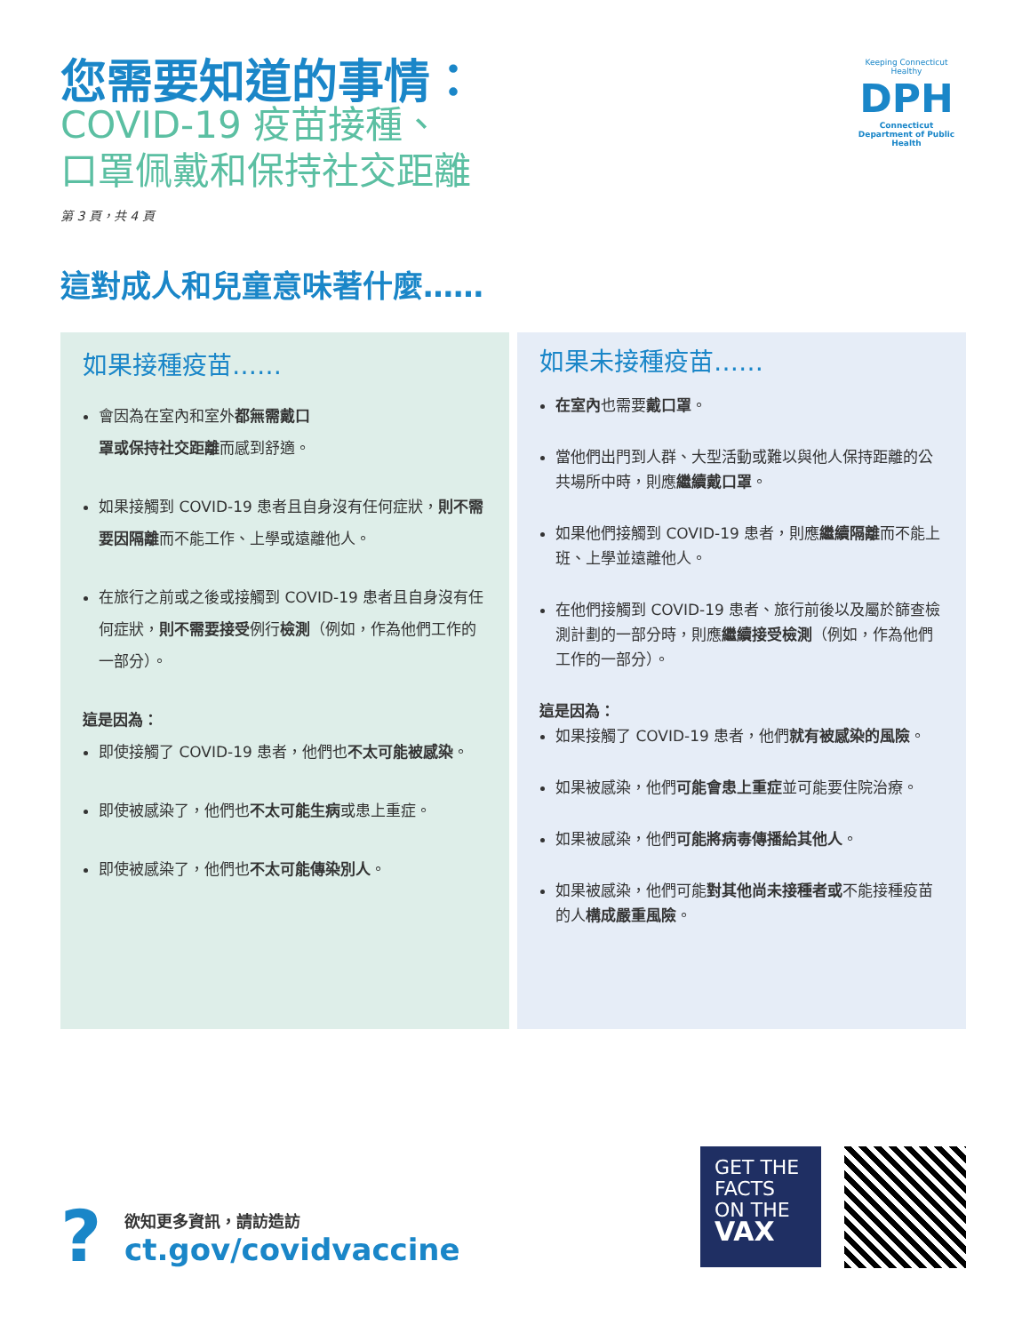您需要知道的事情：
COVID-19 疫苗接種、
口罩佩戴和保持社交距離
第 3 頁，共 4 頁
Keeping Connecticut Healthy
DPH
Connecticut Department of Public Health
這對成人和兒童意味著什麼……
如果接種疫苗……
會因為在室內和室外都無需戴口罩或保持社交距離而感到舒適。
如果接觸到 COVID-19 患者且自身沒有任何症狀，則不需要因隔離而不能工作、上學或遠離他人。
在旅行之前或之後或接觸到 COVID-19 患者且自身沒有任何症狀，則不需要接受例行檢測（例如，作為他們工作的一部分）。
這是因為：
即使接觸了 COVID-19 患者，他們也不太可能被感染。
即使被感染了，他們也不太可能生病或患上重症。
即使被感染了，他們也不太可能傳染別人。
如果未接種疫苗……
在室內也需要戴口罩。
當他們出門到人群、大型活動或難以與他人保持距離的公共場所中時，則應繼續戴口罩。
如果他們接觸到 COVID-19 患者，則應繼續隔離而不能上班、上學並遠離他人。
在他們接觸到 COVID-19 患者、旅行前後以及屬於篩查檢測計劃的一部分時，則應繼續接受檢測（例如，作為他們工作的一部分）。
這是因為：
如果接觸了 COVID-19 患者，他們就有被感染的風險。
如果被感染，他們可能會患上重症並可能要住院治療。
如果被感染，他們可能將病毒傳播給其他人。
如果被感染，他們可能對其他尚未接種者或不能接種疫苗的人構成嚴重風險。
?
欲知更多資訊，請訪造訪
ct.gov/covidvaccine
GET THE FACTS ON THE VAX